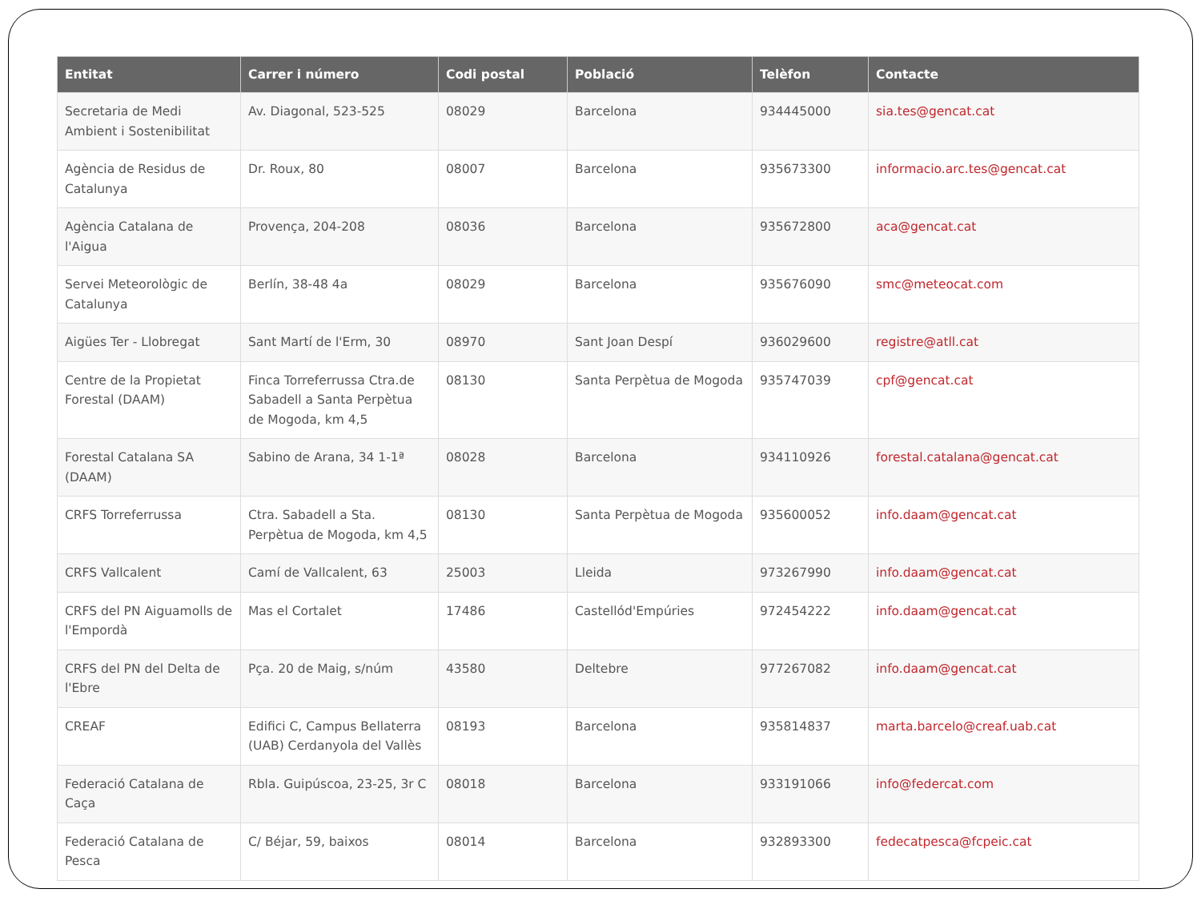| Entitat | Carrer i número | Codi postal | Població | Telèfon | Contacte |
| --- | --- | --- | --- | --- | --- |
| Secretaria de Medi Ambient i Sostenibilitat | Av. Diagonal, 523-525 | 08029 | Barcelona | 934445000 | sia.tes@gencat.cat |
| Agència de Residus de Catalunya | Dr. Roux, 80 | 08007 | Barcelona | 935673300 | informacio.arc.tes@gencat.cat |
| Agència Catalana de l'Aigua | Provença, 204-208 | 08036 | Barcelona | 935672800 | aca@gencat.cat |
| Servei Meteorològic de Catalunya | Berlín, 38-48 4a | 08029 | Barcelona | 935676090 | smc@meteocat.com |
| Aigües Ter - Llobregat | Sant Martí de l'Erm, 30 | 08970 | Sant Joan Despí | 936029600 | registre@atll.cat |
| Centre de la Propietat Forestal (DAAM) | Finca Torreferrussa Ctra.de Sabadell a Santa Perpètua de Mogoda, km 4,5 | 08130 | Santa Perpètua de Mogoda | 935747039 | cpf@gencat.cat |
| Forestal Catalana SA (DAAM) | Sabino de Arana, 34 1-1ª | 08028 | Barcelona | 934110926 | forestal.catalana@gencat.cat |
| CRFS Torreferrussa | Ctra. Sabadell a Sta. Perpètua de Mogoda, km 4,5 | 08130 | Santa Perpètua de Mogoda | 935600052 | info.daam@gencat.cat |
| CRFS Vallcalent | Camí de Vallcalent, 63 | 25003 | Lleida | 973267990 | info.daam@gencat.cat |
| CRFS del PN Aiguamolls de l'Empordà | Mas el Cortalet | 17486 | Castellód'Empúries | 972454222 | info.daam@gencat.cat |
| CRFS del PN del Delta de l'Ebre | Pça. 20 de Maig, s/núm | 43580 | Deltebre | 977267082 | info.daam@gencat.cat |
| CREAF | Edifici C, Campus Bellaterra (UAB) Cerdanyola del Vallès | 08193 | Barcelona | 935814837 | marta.barcelo@creaf.uab.cat |
| Federació Catalana de Caça | Rbla. Guipúscoa, 23-25, 3r C | 08018 | Barcelona | 933191066 | info@federcat.com |
| Federació Catalana de Pesca | C/ Béjar, 59, baixos | 08014 | Barcelona | 932893300 | fedecatpesca@fcpeic.cat |